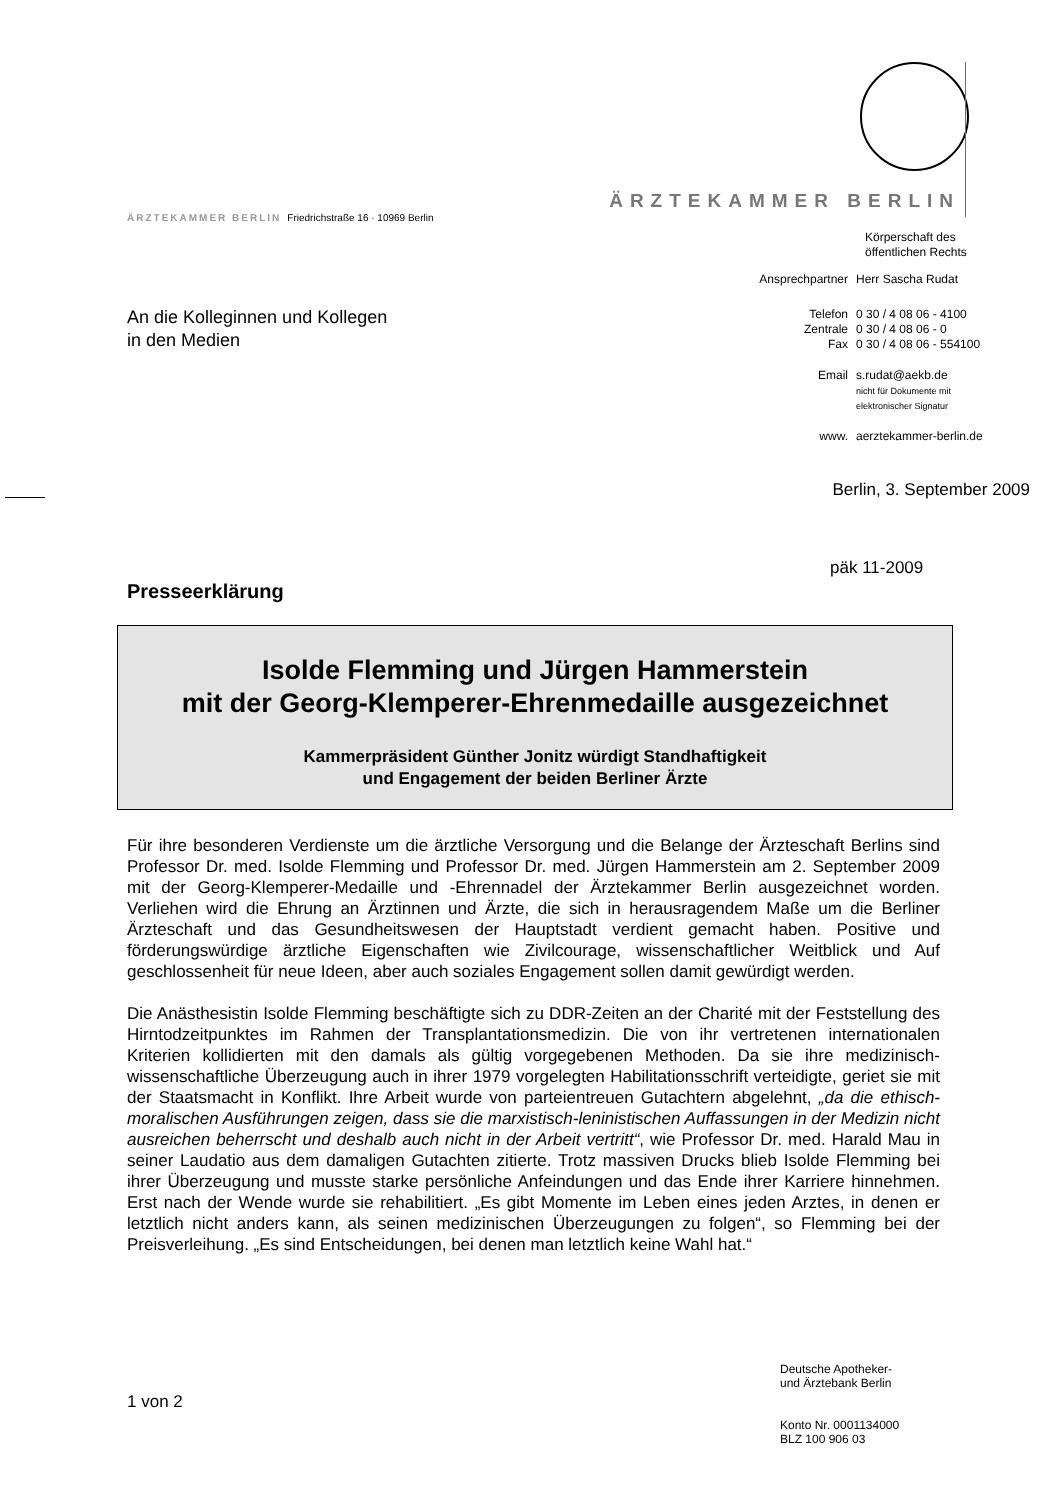ÄRZTEKAMMER BERLIN
ÄRZTEKAMMER BERLIN Friedrichstraße 16 · 10969 Berlin
Körperschaft des
öffentlichen Rechts
| Ansprechpartner | Herr Sascha Rudat |
| Telefon Zentrale Fax | 0 30 / 4 08 06 - 4100 0 30 / 4 08 06 - 0 0 30 / 4 08 06 - 554100 |
| Email | s.rudat@aekb.de nicht für Dokumente mit elektronischer Signatur |
| www. | aerztekammer-berlin.de |
An die Kolleginnen und Kollegen
in den Medien
Berlin, 3. September 2009
päk 11-2009
Presseerklärung
Isolde Flemming und Jürgen Hammerstein
mit der Georg-Klemperer-Ehrenmedaille ausgezeichnet
Kammerpräsident Günther Jonitz würdigt Standhaftigkeit
und Engagement der beiden Berliner Ärzte
Für ihre besonderen Verdienste um die ärztliche Versorgung und die Belange der Ärzteschaft Berlins sind Professor Dr. med. Isolde Flemming und Professor Dr. med. Jürgen Hammerstein am 2. September 2009 mit der Georg-Klemperer-Medaille und -Ehrennadel der Ärztekammer Berlin ausgezeichnet worden. Verliehen wird die Ehrung an Ärztinnen und Ärzte, die sich in herausragendem Maße um die Berliner Ärzteschaft und das Gesundheitswesen der Hauptstadt verdient gemacht haben. Positive und förderungswürdige ärztliche Eigenschaften wie Zivilcourage, wissenschaftlicher Weitblick und Auf geschlossenheit für neue Ideen, aber auch soziales Engagement sollen damit gewürdigt werden.
Die Anästhesistin Isolde Flemming beschäftigte sich zu DDR-Zeiten an der Charité mit der Feststellung des Hirntodzeitpunktes im Rahmen der Transplantationsmedizin. Die von ihr vertretenen internationalen Kriterien kollidierten mit den damals als gültig vorgegebenen Methoden. Da sie ihre medizinisch-wissenschaftliche Überzeugung auch in ihrer 1979 vorgelegten Habilitationsschrift verteidigte, geriet sie mit der Staatsmacht in Konflikt. Ihre Arbeit wurde von parteientreuen Gutachtern abgelehnt, „da die ethisch-moralischen Ausführungen zeigen, dass sie die marxistisch-leninistischen Auffassungen in der Medizin nicht ausreichen beherrscht und deshalb auch nicht in der Arbeit vertritt“, wie Professor Dr. med. Harald Mau in seiner Laudatio aus dem damaligen Gutachten zitierte. Trotz massiven Drucks blieb Isolde Flemming bei ihrer Überzeugung und musste starke persönliche Anfeindungen und das Ende ihrer Karriere hinnehmen. Erst nach der Wende wurde sie rehabilitiert. „Es gibt Momente im Leben eines jeden Arztes, in denen er letztlich nicht anders kann, als seinen medizinischen Überzeugungen zu folgen“, so Flemming bei der Preisverleihung. „Es sind Entscheidungen, bei denen man letztlich keine Wahl hat.“
Deutsche Apotheker-
und Ärztebank Berlin
Konto Nr. 0001134000
BLZ 100 906 03
1 von 2